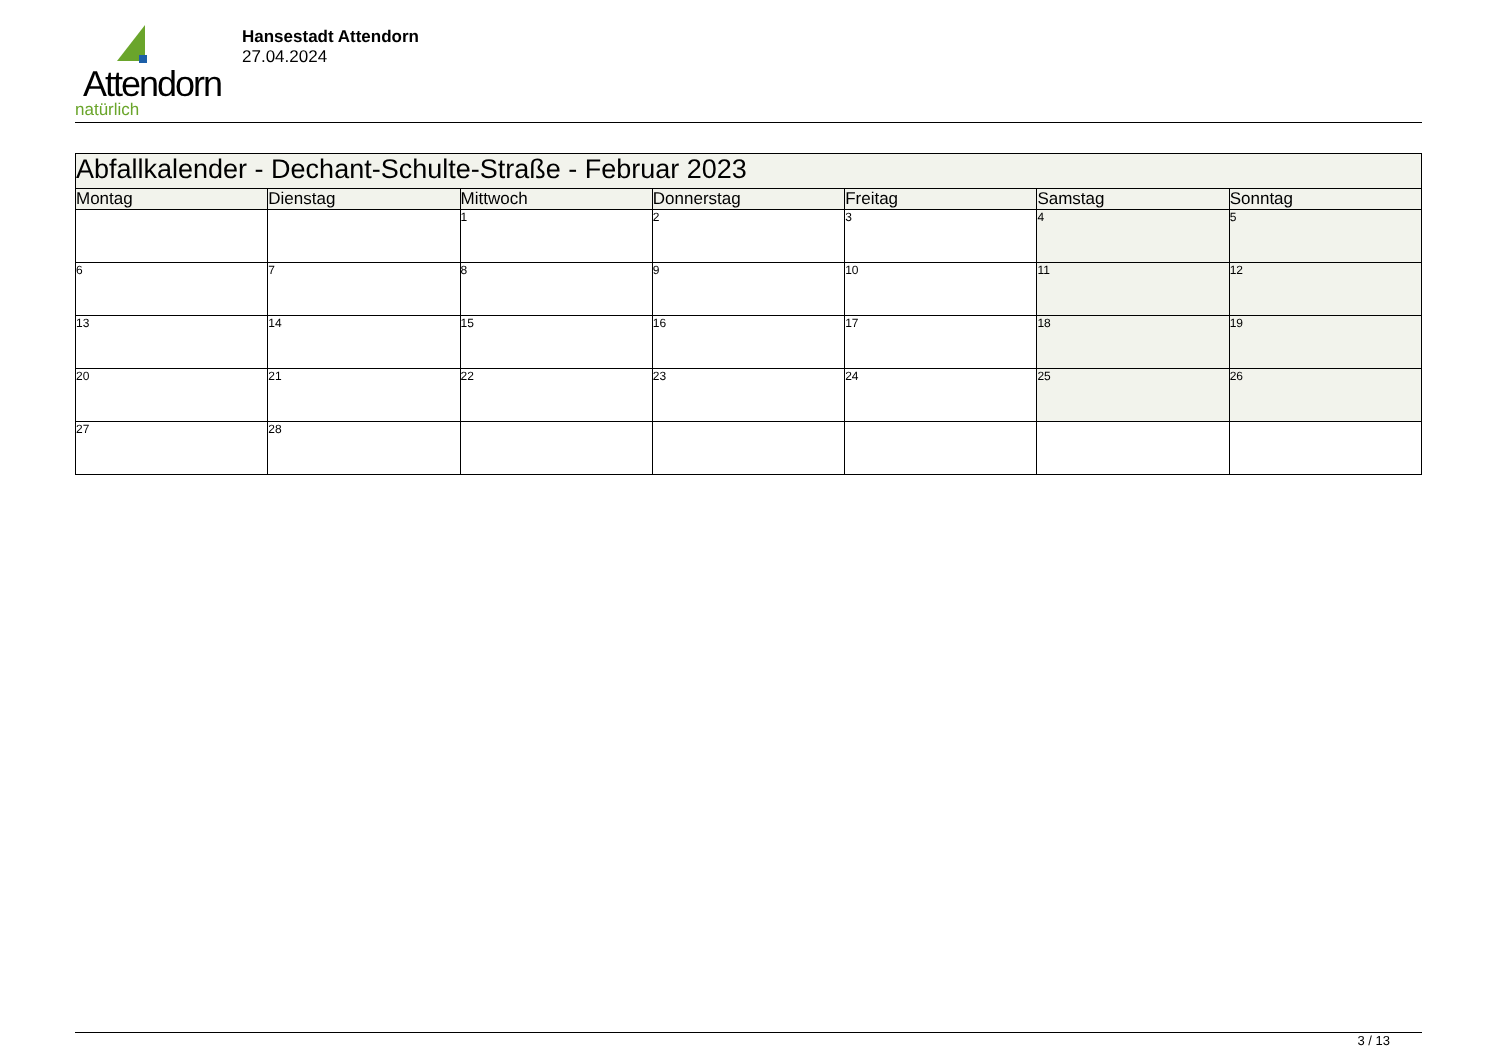Attendorn
natürlich
Hansestadt Attendorn
27.04.2024
| Abfallkalender - Dechant-Schulte-Straße - Februar 2023 | | | | | | |
| Montag | Dienstag | Mittwoch | Donnerstag | Freitag | Samstag | Sonntag |
| | | 1 | 2 | 3 | 4 | 5 |
| 6 | 7 | 8 | 9 | 10 | 11 | 12 |
| 13 | 14 | 15 | 16 | 17 | 18 | 19 |
| 20 | 21 | 22 | 23 | 24 | 25 | 26 |
| 27 | 28 | | | | | |
3 / 13